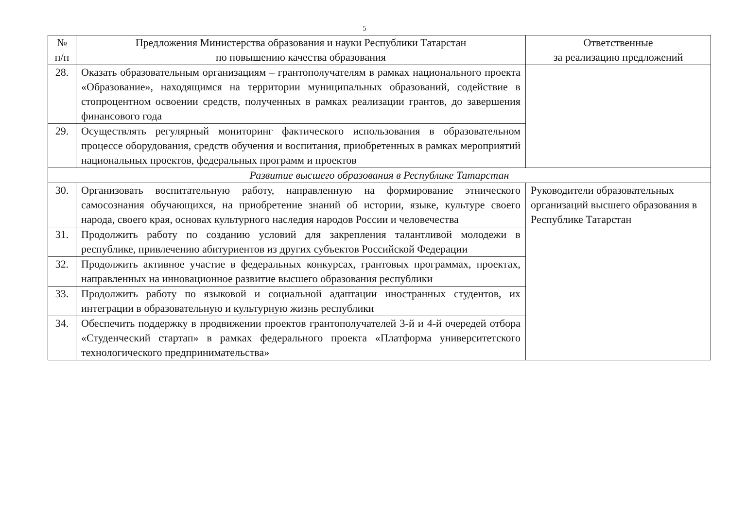5
| № п/п | Предложения Министерства образования и науки Республики Татарстан по повышению качества образования | Ответственные за реализацию предложений |
| --- | --- | --- |
| 28. | Оказать образовательным организациям – грантополучателям в рамках национального проекта «Образование», находящимся на территории муниципальных образований, содействие в стопроцентном освоении средств, полученных в рамках реализации грантов, до завершения финансового года | |
| 29. | Осуществлять регулярный мониторинг фактического использования в образовательном процессе оборудования, средств обучения и воспитания, приобретенных в рамках мероприятий национальных проектов, федеральных программ и проектов | |
| Развитие высшего образования в Республике Татарстан | | |
| 30. | Организовать воспитательную работу, направленную на формирование этнического самосознания обучающихся, на приобретение знаний об истории, языке, культуре своего народа, своего края, основах культурного наследия народов России и человечества | Руководители образовательных организаций высшего образования в Республике Татарстан |
| 31. | Продолжить работу по созданию условий для закрепления талантливой молодежи в республике, привлечению абитуриентов из других субъектов Российской Федерации | |
| 32. | Продолжить активное участие в федеральных конкурсах, грантовых программах, проектах, направленных на инновационное развитие высшего образования республики | |
| 33. | Продолжить работу по языковой и социальной адаптации иностранных студентов, их интеграции в образовательную и культурную жизнь республики | |
| 34. | Обеспечить поддержку в продвижении проектов грантополучателей 3-й и 4-й очередей отбора «Студенческий стартап» в рамках федерального проекта «Платформа университетского технологического предпринимательства» | |